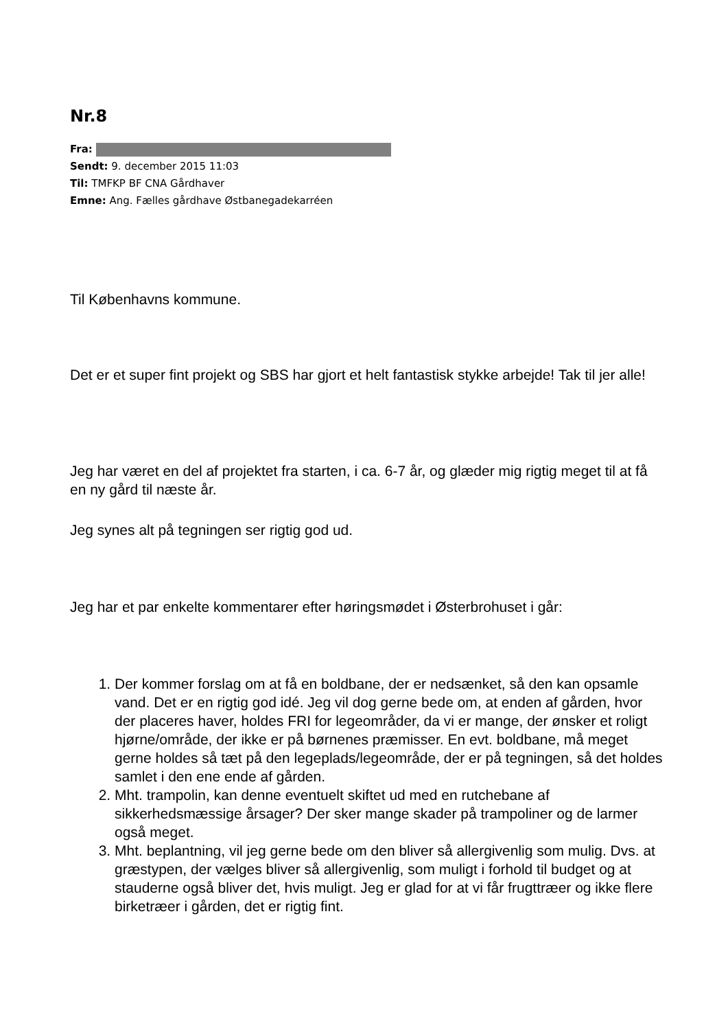Nr.8
Fra:
Sendt: 9. december 2015 11:03
Til: TMFKP BF CNA Gårdhaver
Emne: Ang. Fælles gårdhave Østbanegadekarréen
Til Københavns kommune.
Det er et super fint projekt og SBS har gjort et helt fantastisk stykke arbejde! Tak til jer alle!
Jeg har været en del af projektet fra starten, i ca. 6-7 år, og glæder mig rigtig meget til at få en ny gård til næste år.
Jeg synes alt på tegningen ser rigtig god ud.
Jeg har et par enkelte kommentarer efter høringsmødet i Østerbrohuset i går:
1. Der kommer forslag om at få en boldbane, der er nedsænket, så den kan opsamle vand. Det er en rigtig god idé. Jeg vil dog gerne bede om, at enden af gården, hvor der placeres haver, holdes FRI for legeområder, da vi er mange, der ønsker et roligt hjørne/område, der ikke er på børnenes præmisser. En evt. boldbane, må meget gerne holdes så tæt på den legeplads/legeområde, der er på tegningen, så det holdes samlet i den ene ende af gården.
2. Mht. trampolin, kan denne eventuelt skiftet ud med en rutchebane af sikkerhedsmæssige årsager? Der sker mange skader på trampoliner og de larmer også meget.
3. Mht. beplantning, vil jeg gerne bede om den bliver så allergivenlig som mulig. Dvs. at græstypen, der vælges bliver så allergivenlig, som muligt i forhold til budget og at stauderne også bliver det, hvis muligt. Jeg er glad for at vi får frugttræer og ikke flere birketræer i gården, det er rigtig fint.